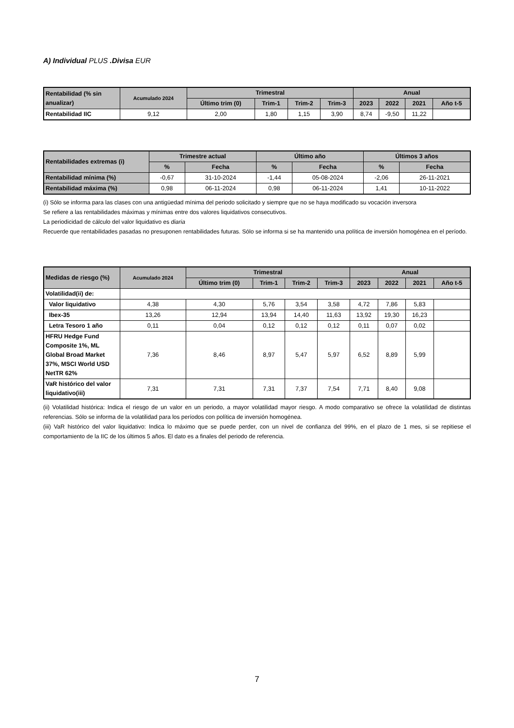A) Individual PLUS .Divisa EUR
| Rentabilidad (% sin anualizar) | Acumulado 2024 | Trimestral | | | | Anual | | | |
| --- | --- | --- | --- | --- | --- | --- | --- | --- | --- |
| | | Último trim (0) | Trim-1 | Trim-2 | Trim-3 | 2023 | 2022 | 2021 | Año t-5 |
| Rentabilidad IIC | 9,12 | 2,00 | 1,80 | 1,15 | 3,90 | 8,74 | -9,50 | 11,22 | |
| Rentabilidades extremas (i) | Trimestre actual | | Último año | | Últimos 3 años | |
| --- | --- | --- | --- | --- | --- | --- |
| | % | Fecha | % | Fecha | % | Fecha |
| Rentabilidad mínima (%) | -0,67 | 31-10-2024 | -1,44 | 05-08-2024 | -2,06 | 26-11-2021 |
| Rentabilidad máxima (%) | 0,98 | 06-11-2024 | 0,98 | 06-11-2024 | 1,41 | 10-11-2022 |
(i) Sólo se informa para las clases con una antigüedad mínima del periodo solicitado y siempre que no se haya modificado su vocación inversora
Se refiere a las rentabilidades máximas y mínimas entre dos valores liquidativos consecutivos.
La periodicidad de cálculo del valor liquidativo es diaria
Recuerde que rentabilidades pasadas no presuponen rentabilidades futuras. Sólo se informa si se ha mantenido una política de inversión homogénea en el período.
| Medidas de riesgo (%) | Acumulado 2024 | Trimestral | | | | Anual | | | |
| --- | --- | --- | --- | --- | --- | --- | --- | --- | --- |
| | | Último trim (0) | Trim-1 | Trim-2 | Trim-3 | 2023 | 2022 | 2021 | Año t-5 |
| Volatilidad(ii) de: | | | | | | | | | |
| Valor liquidativo | 4,38 | 4,30 | 5,76 | 3,54 | 3,58 | 4,72 | 7,86 | 5,83 | |
| Ibex-35 | 13,26 | 12,94 | 13,94 | 14,40 | 11,63 | 13,92 | 19,30 | 16,23 | |
| Letra Tesoro 1 año | 0,11 | 0,04 | 0,12 | 0,12 | 0,12 | 0,11 | 0,07 | 0,02 | |
| HFRU Hedge Fund Composite 1%, ML Global Broad Market 37%, MSCI World USD NetTR 62% | 7,36 | 8,46 | 8,97 | 5,47 | 5,97 | 6,52 | 8,89 | 5,99 | |
| VaR histórico del valor liquidativo(iii) | 7,31 | 7,31 | 7,31 | 7,37 | 7,54 | 7,71 | 8,40 | 9,08 | |
(ii) Volatilidad histórica: Indica el riesgo de un valor en un periodo, a mayor volatilidad mayor riesgo. A modo comparativo se ofrece la volatilidad de distintas referencias. Sólo se informa de la volatilidad para los períodos con política de inversión homogénea.
(iii) VaR histórico del valor liquidativo: Indica lo máximo que se puede perder, con un nivel de confianza del 99%, en el plazo de 1 mes, si se repitiese el comportamiento de la IIC de los últimos 5 años. El dato es a finales del periodo de referencia.
7